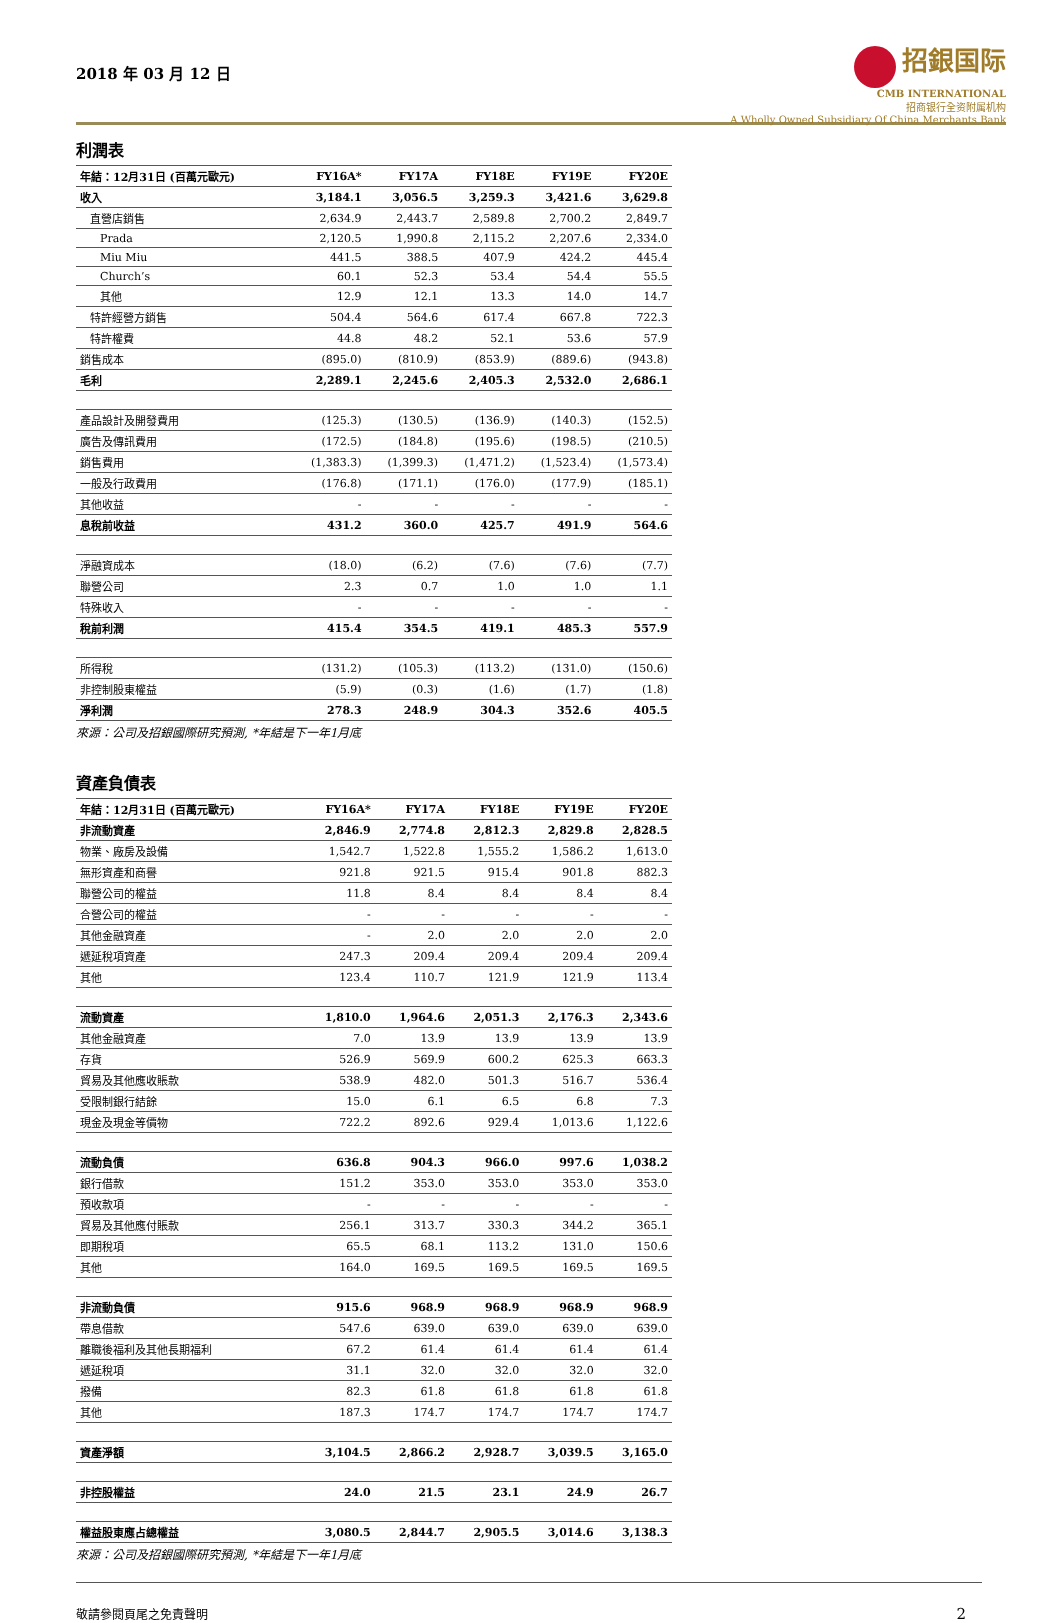2018 年 03 月 12 日
招銀国际
CMB INTERNATIONAL
招商银行全资附属机构
A Wholly Owned Subsidiary Of China Merchants Bank
利潤表
| 年結：12月31日 (百萬元歐元) | FY16A* | FY17A | FY18E | FY19E | FY20E |
| --- | --- | --- | --- | --- | --- |
| 收入 | 3,184.1 | 3,056.5 | 3,259.3 | 3,421.6 | 3,629.8 |
| 直營店銷售 | 2,634.9 | 2,443.7 | 2,589.8 | 2,700.2 | 2,849.7 |
| Prada | 2,120.5 | 1,990.8 | 2,115.2 | 2,207.6 | 2,334.0 |
| Miu Miu | 441.5 | 388.5 | 407.9 | 424.2 | 445.4 |
| Church’s | 60.1 | 52.3 | 53.4 | 54.4 | 55.5 |
| 其他 | 12.9 | 12.1 | 13.3 | 14.0 | 14.7 |
| 特許經營方銷售 | 504.4 | 564.6 | 617.4 | 667.8 | 722.3 |
| 特許權費 | 44.8 | 48.2 | 52.1 | 53.6 | 57.9 |
| 銷售成本 | (895.0) | (810.9) | (853.9) | (889.6) | (943.8) |
| 毛利 | 2,289.1 | 2,245.6 | 2,405.3 | 2,532.0 | 2,686.1 |
| 產品設計及開發費用 | (125.3) | (130.5) | (136.9) | (140.3) | (152.5) |
| 廣告及傳訊費用 | (172.5) | (184.8) | (195.6) | (198.5) | (210.5) |
| 銷售費用 | (1,383.3) | (1,399.3) | (1,471.2) | (1,523.4) | (1,573.4) |
| 一般及行政費用 | (176.8) | (171.1) | (176.0) | (177.9) | (185.1) |
| 其他收益 | - | - | - | - | - |
| 息稅前收益 | 431.2 | 360.0 | 425.7 | 491.9 | 564.6 |
| 淨融資成本 | (18.0) | (6.2) | (7.6) | (7.6) | (7.7) |
| 聯營公司 | 2.3 | 0.7 | 1.0 | 1.0 | 1.1 |
| 特殊收入 | - | - | - | - | - |
| 稅前利潤 | 415.4 | 354.5 | 419.1 | 485.3 | 557.9 |
| 所得稅 | (131.2) | (105.3) | (113.2) | (131.0) | (150.6) |
| 非控制股東權益 | (5.9) | (0.3) | (1.6) | (1.7) | (1.8) |
| 淨利潤 | 278.3 | 248.9 | 304.3 | 352.6 | 405.5 |
來源：公司及招銀國際研究預測, *年結是下一年1月底
資產負債表
| 年結：12月31日 (百萬元歐元) | FY16A* | FY17A | FY18E | FY19E | FY20E |
| --- | --- | --- | --- | --- | --- |
| 非流動資產 | 2,846.9 | 2,774.8 | 2,812.3 | 2,829.8 | 2,828.5 |
| 物業、廠房及設備 | 1,542.7 | 1,522.8 | 1,555.2 | 1,586.2 | 1,613.0 |
| 無形資產和商譽 | 921.8 | 921.5 | 915.4 | 901.8 | 882.3 |
| 聯營公司的權益 | 11.8 | 8.4 | 8.4 | 8.4 | 8.4 |
| 合營公司的權益 | - | - | - | - | - |
| 其他金融資產 | - | 2.0 | 2.0 | 2.0 | 2.0 |
| 遞延稅項資產 | 247.3 | 209.4 | 209.4 | 209.4 | 209.4 |
| 其他 | 123.4 | 110.7 | 121.9 | 121.9 | 113.4 |
| 流動資產 | 1,810.0 | 1,964.6 | 2,051.3 | 2,176.3 | 2,343.6 |
| 其他金融資產 | 7.0 | 13.9 | 13.9 | 13.9 | 13.9 |
| 存貨 | 526.9 | 569.9 | 600.2 | 625.3 | 663.3 |
| 貿易及其他應收賬款 | 538.9 | 482.0 | 501.3 | 516.7 | 536.4 |
| 受限制銀行結餘 | 15.0 | 6.1 | 6.5 | 6.8 | 7.3 |
| 現金及現金等價物 | 722.2 | 892.6 | 929.4 | 1,013.6 | 1,122.6 |
| 流動負債 | 636.8 | 904.3 | 966.0 | 997.6 | 1,038.2 |
| 銀行借款 | 151.2 | 353.0 | 353.0 | 353.0 | 353.0 |
| 預收款項 | - | - | - | - | - |
| 貿易及其他應付賬款 | 256.1 | 313.7 | 330.3 | 344.2 | 365.1 |
| 即期稅項 | 65.5 | 68.1 | 113.2 | 131.0 | 150.6 |
| 其他 | 164.0 | 169.5 | 169.5 | 169.5 | 169.5 |
| 非流動負債 | 915.6 | 968.9 | 968.9 | 968.9 | 968.9 |
| 帶息借款 | 547.6 | 639.0 | 639.0 | 639.0 | 639.0 |
| 離職後福利及其他長期福利 | 67.2 | 61.4 | 61.4 | 61.4 | 61.4 |
| 遞延稅項 | 31.1 | 32.0 | 32.0 | 32.0 | 32.0 |
| 撥備 | 82.3 | 61.8 | 61.8 | 61.8 | 61.8 |
| 其他 | 187.3 | 174.7 | 174.7 | 174.7 | 174.7 |
| 資產淨額 | 3,104.5 | 2,866.2 | 2,928.7 | 3,039.5 | 3,165.0 |
| 非控股權益 | 24.0 | 21.5 | 23.1 | 24.9 | 26.7 |
| 權益股東應占總權益 | 3,080.5 | 2,844.7 | 2,905.5 | 3,014.6 | 3,138.3 |
來源：公司及招銀國際研究預測, *年結是下一年1月底
敬請參閱頁尾之免責聲明 2